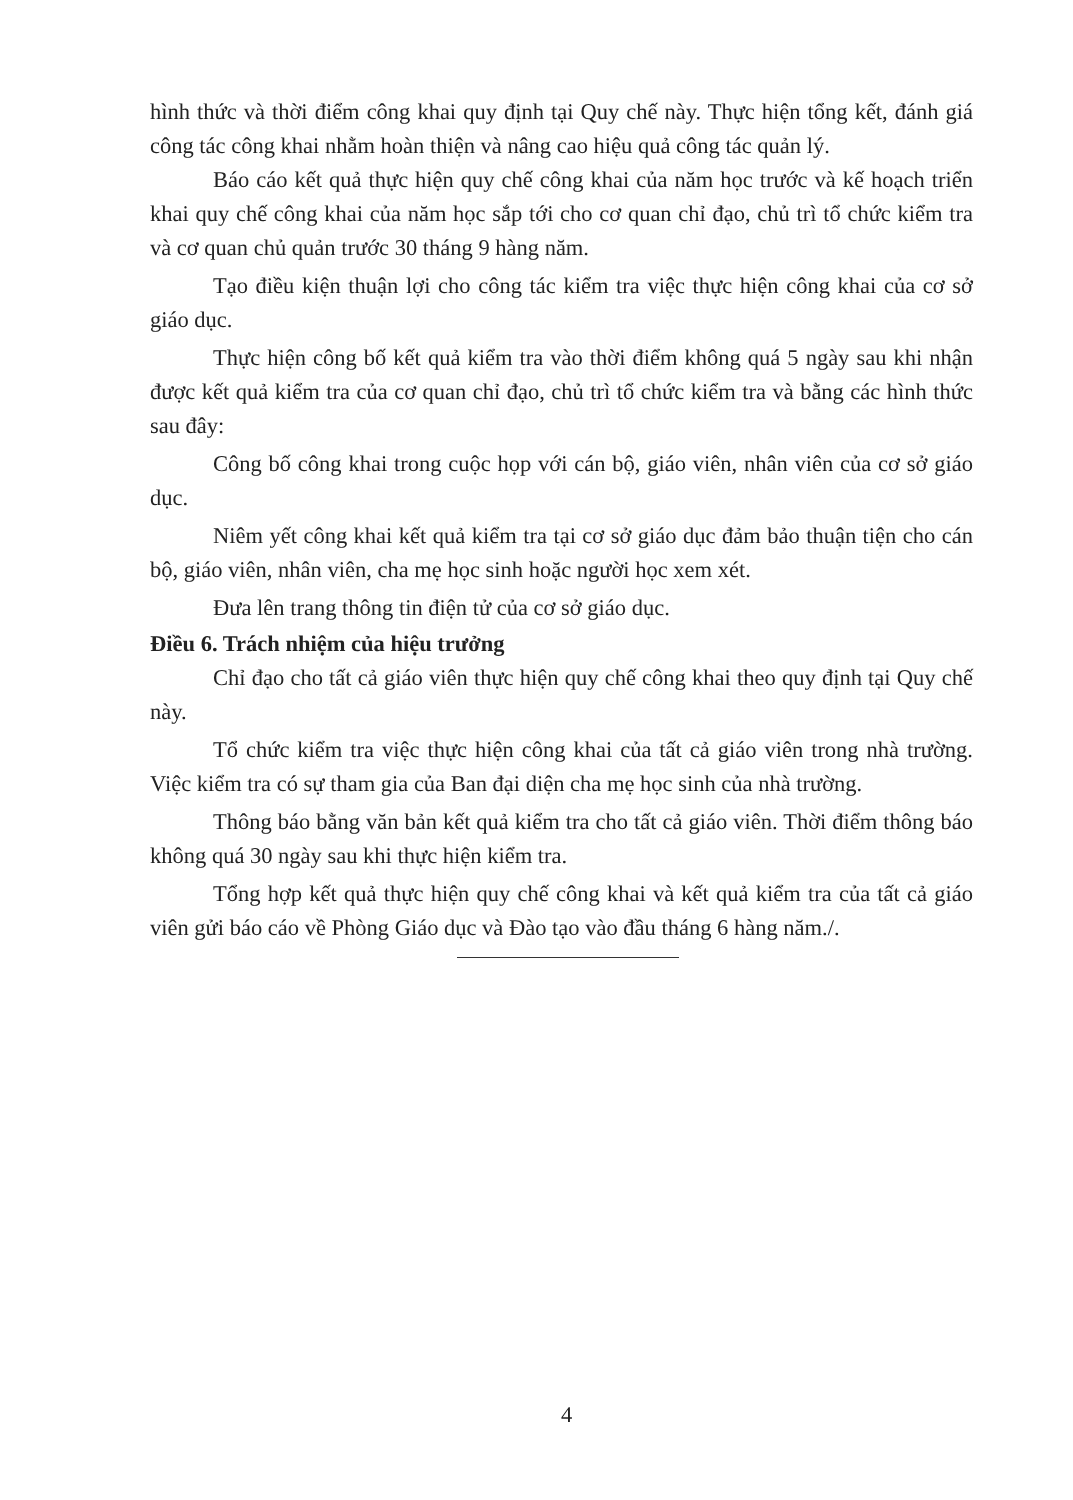hình thức và thời điểm công khai quy định tại Quy chế này. Thực hiện tổng kết, đánh giá công tác công khai nhằm hoàn thiện và nâng cao hiệu quả công tác quản lý.
Báo cáo kết quả thực hiện quy chế công khai của năm học trước và kế hoạch triển khai quy chế công khai của năm học sắp tới cho cơ quan chỉ đạo, chủ trì tổ chức kiểm tra và cơ quan chủ quản trước 30 tháng 9 hàng năm.
Tạo điều kiện thuận lợi cho công tác kiểm tra việc thực hiện công khai của cơ sở giáo dục.
Thực hiện công bố kết quả kiểm tra vào thời điểm không quá 5 ngày sau khi nhận được kết quả kiểm tra của cơ quan chỉ đạo, chủ trì tổ chức kiểm tra và bằng các hình thức sau đây:
Công bố công khai trong cuộc họp với cán bộ, giáo viên, nhân viên của cơ sở giáo dục.
Niêm yết công khai kết quả kiểm tra tại cơ sở giáo dục đảm bảo thuận tiện cho cán bộ, giáo viên, nhân viên, cha mẹ học sinh hoặc người học xem xét.
Đưa lên trang thông tin điện tử của cơ sở giáo dục.
Điều 6. Trách nhiệm của hiệu trưởng
Chỉ đạo cho tất cả giáo viên thực hiện quy chế công khai theo quy định tại Quy chế này.
Tổ chức kiểm tra việc thực hiện công khai của tất cả giáo viên trong nhà trường. Việc kiểm tra có sự tham gia của Ban đại diện cha mẹ học sinh của nhà trường.
Thông báo bằng văn bản kết quả kiểm tra cho tất cả giáo viên. Thời điểm thông báo không quá 30 ngày sau khi thực hiện kiểm tra.
Tổng hợp kết quả thực hiện quy chế công khai và kết quả kiểm tra của tất cả giáo viên gửi báo cáo về Phòng Giáo dục và Đào tạo vào đầu tháng 6 hàng năm./.
4